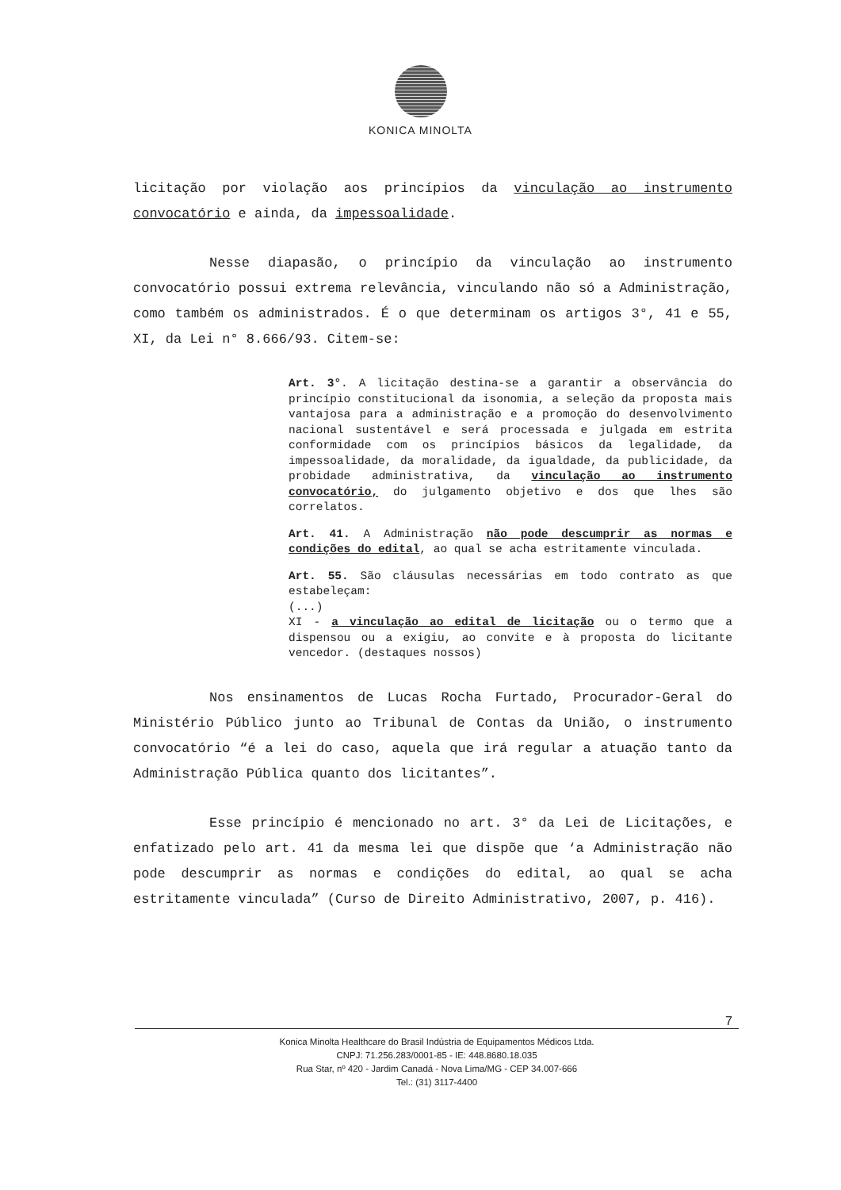KONICA MINOLTA
licitação por violação aos princípios da vinculação ao instrumento convocatório e ainda, da impessoalidade.
Nesse diapasão, o princípio da vinculação ao instrumento convocatório possui extrema relevância, vinculando não só a Administração, como também os administrados. É o que determinam os artigos 3°, 41 e 55, XI, da Lei n° 8.666/93. Citem-se:
Art. 3°. A licitação destina-se a garantir a observância do princípio constitucional da isonomia, a seleção da proposta mais vantajosa para a administração e a promoção do desenvolvimento nacional sustentável e será processada e julgada em estrita conformidade com os princípios básicos da legalidade, da impessoalidade, da moralidade, da igualdade, da publicidade, da probidade administrativa, da vinculação ao instrumento convocatório, do julgamento objetivo e dos que lhes são correlatos.
Art. 41. A Administração não pode descumprir as normas e condições do edital, ao qual se acha estritamente vinculada.
Art. 55. São cláusulas necessárias em todo contrato as que estabeleçam:
(...)
XI - a vinculação ao edital de licitação ou o termo que a dispensou ou a exigiu, ao convite e à proposta do licitante vencedor. (destaques nossos)
Nos ensinamentos de Lucas Rocha Furtado, Procurador-Geral do Ministério Público junto ao Tribunal de Contas da União, o instrumento convocatório “é a lei do caso, aquela que irá regular a atuação tanto da Administração Pública quanto dos licitantes”.
Esse princípio é mencionado no art. 3° da Lei de Licitações, e enfatizado pelo art. 41 da mesma lei que dispõe que ‘a Administração não pode descumprir as normas e condições do edital, ao qual se acha estritamente vinculada” (Curso de Direito Administrativo, 2007, p. 416).
7
Konica Minolta Healthcare do Brasil Indústria de Equipamentos Médicos Ltda.
CNPJ: 71.256.283/0001-85 - IE: 448.8680.18.035
Rua Star, nº 420 - Jardim Canadá - Nova Lima/MG - CEP 34.007-666
Tel.: (31) 3117-4400